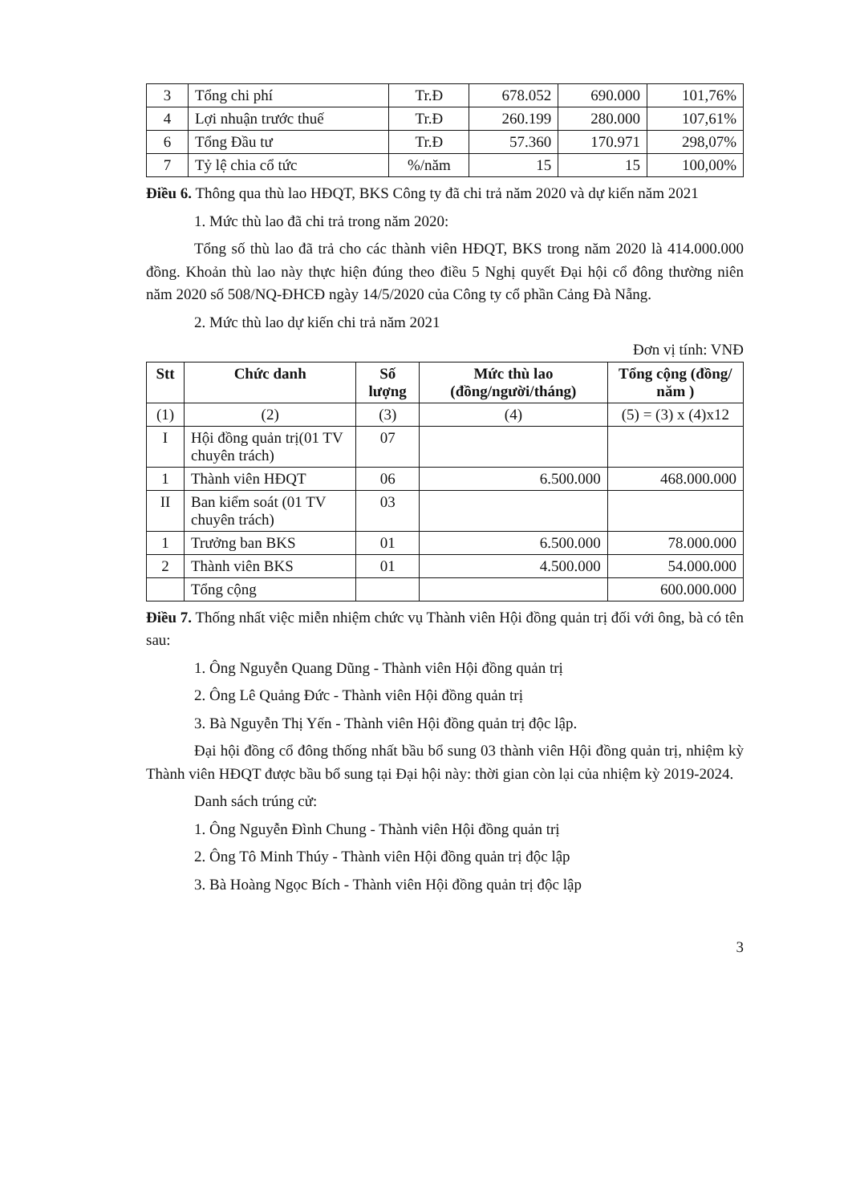| 3 | Tổng chi phí | Tr.Đ | 678.052 | 690.000 | 101,76% |
| 4 | Lợi nhuận trước thuế | Tr.Đ | 260.199 | 280.000 | 107,61% |
| 6 | Tổng Đầu tư | Tr.Đ | 57.360 | 170.971 | 298,07% |
| 7 | Tỷ lệ chia cổ tức | %/năm | 15 | 15 | 100,00% |
Điều 6. Thông qua thù lao HĐQT, BKS Công ty đã chi trả năm 2020 và dự kiến năm 2021
1. Mức thù lao đã chi trả trong năm 2020:
Tổng số thù lao đã trả cho các thành viên HĐQT, BKS trong năm 2020 là 414.000.000 đồng. Khoản thù lao này thực hiện đúng theo điều 5 Nghị quyết Đại hội cổ đông thường niên năm 2020 số 508/NQ-ĐHCĐ ngày 14/5/2020 của Công ty cổ phần Cảng Đà Nẵng.
2. Mức thù lao dự kiến chi trả năm 2021
Đơn vị tính: VNĐ
| Stt | Chức danh | Số lượng | Mức thù lao (đồng/người/tháng) | Tổng cộng (đồng/ năm ) |
| --- | --- | --- | --- | --- |
| (1) | (2) | (3) | (4) | (5) = (3) x (4)x12 |
| I | Hội đồng quản trị(01 TV chuyên trách) | 07 | | |
| 1 | Thành viên HĐQT | 06 | 6.500.000 | 468.000.000 |
| II | Ban kiểm soát (01 TV chuyên trách) | 03 | | |
| 1 | Trưởng ban BKS | 01 | 6.500.000 | 78.000.000 |
| 2 | Thành viên BKS | 01 | 4.500.000 | 54.000.000 |
| | Tổng cộng | | | 600.000.000 |
Điều 7. Thống nhất việc miễn nhiệm chức vụ Thành viên Hội đồng quản trị đối với ông, bà có tên sau:
1. Ông Nguyễn Quang Dũng - Thành viên Hội đồng quản trị
2. Ông Lê Quảng Đức - Thành viên Hội đồng quản trị
3. Bà Nguyễn Thị Yến - Thành viên Hội đồng quản trị độc lập.
Đại hội đồng cổ đông thống nhất bầu bổ sung 03 thành viên Hội đồng quản trị, nhiệm kỳ Thành viên HĐQT được bầu bổ sung tại Đại hội này: thời gian còn lại của nhiệm kỳ 2019-2024.
Danh sách trúng cử:
1. Ông Nguyễn Đình Chung - Thành viên Hội đồng quản trị
2. Ông Tô Minh Thúy - Thành viên Hội đồng quản trị độc lập
3. Bà Hoàng Ngọc Bích - Thành viên Hội đồng quản trị độc lập
3